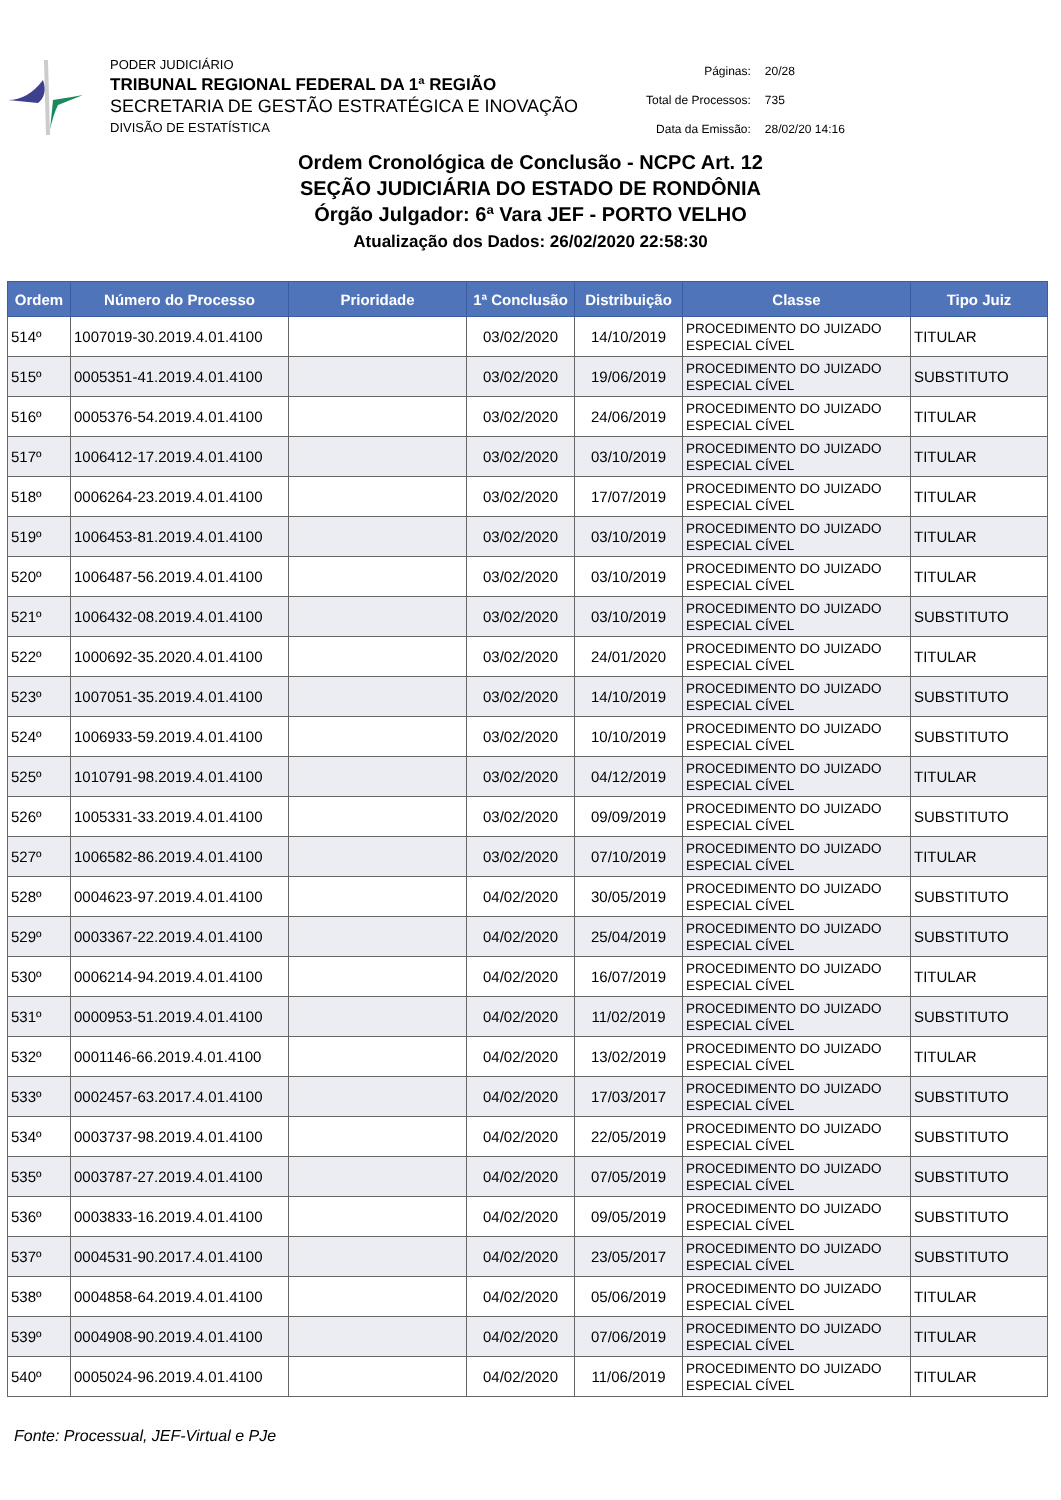PODER JUDICIÁRIO
TRIBUNAL REGIONAL FEDERAL DA 1ª REGIÃO
SECRETARIA DE GESTÃO ESTRATÉGICA E INOVAÇÃO
DIVISÃO DE ESTATÍSTICA
| Páginas: | 20/28 |
| Total de Processos: | 735 |
| Data da Emissão: | 28/02/20 14:16 |
Ordem Cronológica de Conclusão - NCPC Art. 12
SEÇÃO JUDICIÁRIA DO ESTADO DE RONDÔNIA
Órgão Julgador: 6ª Vara JEF - PORTO VELHO
Atualização dos Dados: 26/02/2020 22:58:30
| Ordem | Número do Processo | Prioridade | 1ª Conclusão | Distribuição | Classe | Tipo Juiz |
| --- | --- | --- | --- | --- | --- | --- |
| 514º | 1007019-30.2019.4.01.4100 | | 03/02/2020 | 14/10/2019 | PROCEDIMENTO DO JUIZADO ESPECIAL CÍVEL | TITULAR |
| 515º | 0005351-41.2019.4.01.4100 | | 03/02/2020 | 19/06/2019 | PROCEDIMENTO DO JUIZADO ESPECIAL CÍVEL | SUBSTITUTO |
| 516º | 0005376-54.2019.4.01.4100 | | 03/02/2020 | 24/06/2019 | PROCEDIMENTO DO JUIZADO ESPECIAL CÍVEL | TITULAR |
| 517º | 1006412-17.2019.4.01.4100 | | 03/02/2020 | 03/10/2019 | PROCEDIMENTO DO JUIZADO ESPECIAL CÍVEL | TITULAR |
| 518º | 0006264-23.2019.4.01.4100 | | 03/02/2020 | 17/07/2019 | PROCEDIMENTO DO JUIZADO ESPECIAL CÍVEL | TITULAR |
| 519º | 1006453-81.2019.4.01.4100 | | 03/02/2020 | 03/10/2019 | PROCEDIMENTO DO JUIZADO ESPECIAL CÍVEL | TITULAR |
| 520º | 1006487-56.2019.4.01.4100 | | 03/02/2020 | 03/10/2019 | PROCEDIMENTO DO JUIZADO ESPECIAL CÍVEL | TITULAR |
| 521º | 1006432-08.2019.4.01.4100 | | 03/02/2020 | 03/10/2019 | PROCEDIMENTO DO JUIZADO ESPECIAL CÍVEL | SUBSTITUTO |
| 522º | 1000692-35.2020.4.01.4100 | | 03/02/2020 | 24/01/2020 | PROCEDIMENTO DO JUIZADO ESPECIAL CÍVEL | TITULAR |
| 523º | 1007051-35.2019.4.01.4100 | | 03/02/2020 | 14/10/2019 | PROCEDIMENTO DO JUIZADO ESPECIAL CÍVEL | SUBSTITUTO |
| 524º | 1006933-59.2019.4.01.4100 | | 03/02/2020 | 10/10/2019 | PROCEDIMENTO DO JUIZADO ESPECIAL CÍVEL | SUBSTITUTO |
| 525º | 1010791-98.2019.4.01.4100 | | 03/02/2020 | 04/12/2019 | PROCEDIMENTO DO JUIZADO ESPECIAL CÍVEL | TITULAR |
| 526º | 1005331-33.2019.4.01.4100 | | 03/02/2020 | 09/09/2019 | PROCEDIMENTO DO JUIZADO ESPECIAL CÍVEL | SUBSTITUTO |
| 527º | 1006582-86.2019.4.01.4100 | | 03/02/2020 | 07/10/2019 | PROCEDIMENTO DO JUIZADO ESPECIAL CÍVEL | TITULAR |
| 528º | 0004623-97.2019.4.01.4100 | | 04/02/2020 | 30/05/2019 | PROCEDIMENTO DO JUIZADO ESPECIAL CÍVEL | SUBSTITUTO |
| 529º | 0003367-22.2019.4.01.4100 | | 04/02/2020 | 25/04/2019 | PROCEDIMENTO DO JUIZADO ESPECIAL CÍVEL | SUBSTITUTO |
| 530º | 0006214-94.2019.4.01.4100 | | 04/02/2020 | 16/07/2019 | PROCEDIMENTO DO JUIZADO ESPECIAL CÍVEL | TITULAR |
| 531º | 0000953-51.2019.4.01.4100 | | 04/02/2020 | 11/02/2019 | PROCEDIMENTO DO JUIZADO ESPECIAL CÍVEL | SUBSTITUTO |
| 532º | 0001146-66.2019.4.01.4100 | | 04/02/2020 | 13/02/2019 | PROCEDIMENTO DO JUIZADO ESPECIAL CÍVEL | TITULAR |
| 533º | 0002457-63.2017.4.01.4100 | | 04/02/2020 | 17/03/2017 | PROCEDIMENTO DO JUIZADO ESPECIAL CÍVEL | SUBSTITUTO |
| 534º | 0003737-98.2019.4.01.4100 | | 04/02/2020 | 22/05/2019 | PROCEDIMENTO DO JUIZADO ESPECIAL CÍVEL | SUBSTITUTO |
| 535º | 0003787-27.2019.4.01.4100 | | 04/02/2020 | 07/05/2019 | PROCEDIMENTO DO JUIZADO ESPECIAL CÍVEL | SUBSTITUTO |
| 536º | 0003833-16.2019.4.01.4100 | | 04/02/2020 | 09/05/2019 | PROCEDIMENTO DO JUIZADO ESPECIAL CÍVEL | SUBSTITUTO |
| 537º | 0004531-90.2017.4.01.4100 | | 04/02/2020 | 23/05/2017 | PROCEDIMENTO DO JUIZADO ESPECIAL CÍVEL | SUBSTITUTO |
| 538º | 0004858-64.2019.4.01.4100 | | 04/02/2020 | 05/06/2019 | PROCEDIMENTO DO JUIZADO ESPECIAL CÍVEL | TITULAR |
| 539º | 0004908-90.2019.4.01.4100 | | 04/02/2020 | 07/06/2019 | PROCEDIMENTO DO JUIZADO ESPECIAL CÍVEL | TITULAR |
| 540º | 0005024-96.2019.4.01.4100 | | 04/02/2020 | 11/06/2019 | PROCEDIMENTO DO JUIZADO ESPECIAL CÍVEL | TITULAR |
Fonte: Processual, JEF-Virtual e PJe